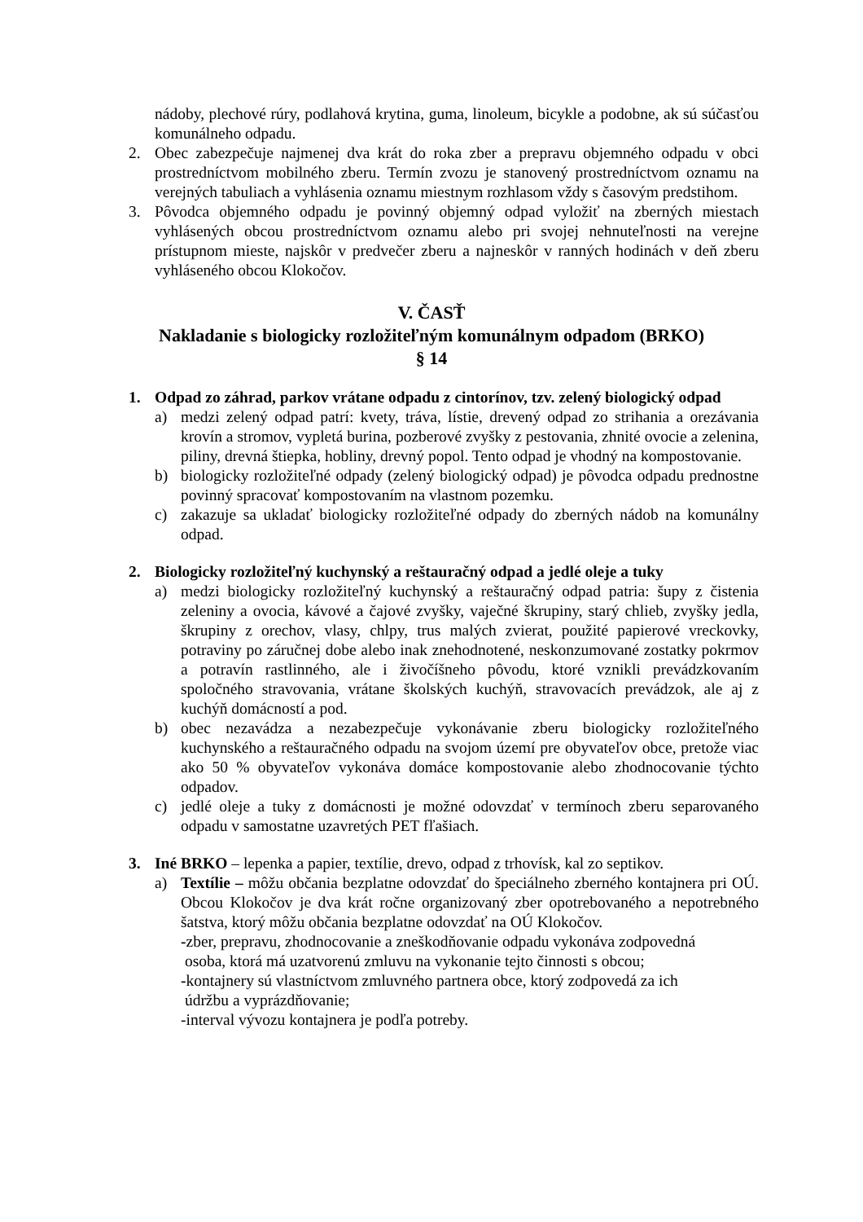nádoby, plechové rúry, podlahová krytina, guma, linoleum, bicykle a podobne, ak sú súčasťou komunálneho odpadu.
2. Obec zabezpečuje najmenej dva krát do roka zber a prepravu objemného odpadu v obci prostredníctvom mobilného zberu. Termín zvozu je stanovený prostredníctvom oznamu na verejných tabuliach a vyhlásenia oznamu miestnym rozhlasom vždy s časovým predstihom.
3. Pôvodca objemného odpadu je povinný objemný odpad vyložiť na zberných miestach vyhlásených obcou prostredníctvom oznamu alebo pri svojej nehnuteľnosti na verejne prístupnom mieste, najskôr v predvečer zberu a najneskôr v ranných hodinách v deň zberu vyhláseného obcou Klokočov.
V. ČASŤ
Nakladanie s biologicky rozložiteľným komunálnym odpadom (BRKO)
§ 14
1. Odpad zo záhrad, parkov vrátane odpadu z cintorínov, tzv. zelený biologický odpad
a) medzi zelený odpad patrí: kvety, tráva, lístie, drevený odpad zo strihania a orezávania krovín a stromov, vypletá burina, pozberové zvyšky z pestovania, zhnité ovocie a zelenina, piliny, drevná štiepka, hobliny, drevný popol. Tento odpad je vhodný na kompostovanie.
b) biologicky rozložiteľné odpady (zelený biologický odpad) je pôvodca odpadu prednostne povinný spracovať kompostovaním na vlastnom pozemku.
c) zakazuje sa ukladať biologicky rozložiteľné odpady do zberných nádob na komunálny odpad.
2. Biologicky rozložiteľný kuchynský a reštauračný odpad a jedlé oleje a tuky
a) medzi biologicky rozložiteľný kuchynský a reštauračný odpad patria: šupy z čistenia zeleniny a ovocia, kávové a čajové zvyšky, vaječné škrupiny, starý chlieb, zvyšky jedla, škrupiny z orechov, vlasy, chlpy, trus malých zvierat, použité papierové vreckovky, potraviny po záručnej dobe alebo inak znehodnotené, neskonzumované zostatky pokrmov a potravín rastlinného, ale i živočíšneho pôvodu, ktoré vznikli prevádzkovaním spoločného stravovania, vrátane školských kuchýň, stravovacích prevádzok, ale aj z kuchýň domácností a pod.
b) obec nezavádza a nezabezpečuje vykonávanie zberu biologicky rozložiteľného kuchynského a reštauračného odpadu na svojom území pre obyvateľov obce, pretože viac ako 50 % obyvateľov vykonáva domáce kompostovanie alebo zhodnocovanie týchto odpadov.
c) jedlé oleje a tuky z domácnosti je možné odovzdať v termínoch zberu separovaného odpadu v samostatne uzavretých PET fľašiach.
3. Iné BRKO – lepenka a papier, textílie, drevo, odpad z trhovísk, kal zo septikov.
a) Textílie – môžu občania bezplatne odovzdať do špeciálneho zberného kontajnera pri OÚ. Obcou Klokočov je dva krát ročne organizovaný zber opotrebovaného a nepotrebného šatstva, ktorý môžu občania bezplatne odovzdať na OÚ Klokočov.
-zber, prepravu, zhodnocovanie a zneškodňovanie odpadu vykonáva zodpovedná
osoba, ktorá má uzatvorenú zmluvu na vykonanie tejto činnosti s obcou;
-kontajnery sú vlastníctvom zmluvného partnera obce, ktorý zodpovedá za ich
údržbu a vyprázdňovanie;
-interval vývozu kontajnera je podľa potreby.